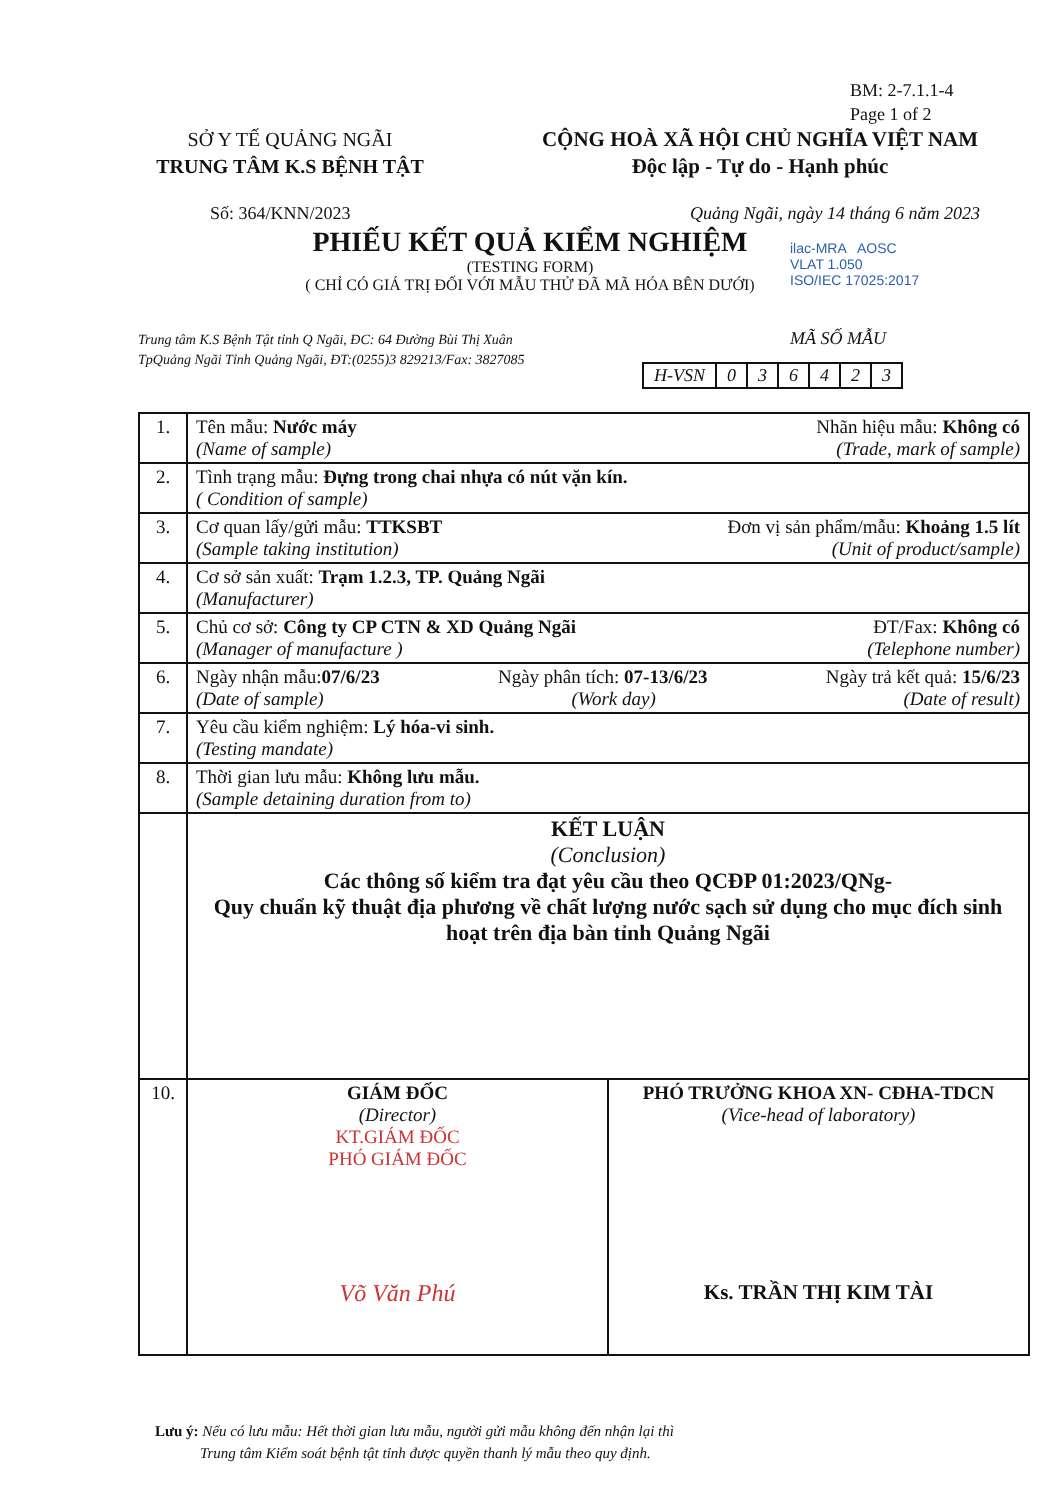BM: 2-7.1.1-4
Page 1 of 2
SỞ Y TẾ QUẢNG NGÃI
TRUNG TÂM K.S BỆNH TẬT
CỘNG HOÀ XÃ HỘI CHỦ NGHĨA VIỆT NAM
Độc lập - Tự do - Hạnh phúc
Số: 364/KNN/2023 Quảng Ngãi, ngày 14 tháng 6 năm 2023
PHIẾU KẾT QUẢ KIỂM NGHIỆM
(TESTING FORM)
( CHỈ CÓ GIÁ TRỊ ĐỐI VỚI MẪU THỬ ĐÃ MÃ HÓA BÊN DƯỚI)
ilac-MRA AOSC
VLAT 1.050
ISO/IEC 17025:2017
Trung tâm K.S Bệnh Tật tỉnh Q Ngãi, ĐC: 64 Đường Bùi Thị Xuân
TpQuảng Ngãi Tỉnh Quảng Ngãi, ĐT:(0255)3 829213/Fax: 3827085
MÃ SỐ MẪU
| H-VSN | 0 | 3 | 6 | 4 | 2 | 3 |
| 1. | Tên mẫu: Nước máy Nhãn hiệu mẫu: Không có (Name of sample) (Trade, mark of sample) |
| 2. | Tình trạng mẫu: Đựng trong chai nhựa có nút vặn kín. ( Condition of sample) |
| 3. | Cơ quan lấy/gửi mẫu: TTKSBT Đơn vị sản phẩm/mẫu: Khoảng 1.5 lít (Sample taking institution) (Unit of product/sample) |
| 4. | Cơ sở sản xuất: Trạm 1.2.3, TP. Quảng Ngãi (Manufacturer) |
| 5. | Chủ cơ sở: Công ty CP CTN & XD Quảng Ngãi ĐT/Fax: Không có (Manager of manufacture ) (Telephone number) |
| 6. | Ngày nhận mẫu: 07/6/23 Ngày phân tích: 07-13/6/23 Ngày trả kết quả: 15/6/23 (Date of sample) (Work day) (Date of result) |
| 7. | Yêu cầu kiểm nghiệm: Lý hóa-vi sinh. (Testing mandate) |
| 8. | Thời gian lưu mẫu: Không lưu mẫu. (Sample detaining duration from to) |
| | KẾT LUẬN (Conclusion) Các thông số kiểm tra đạt yêu cầu theo QCĐP 01:2023/QNg- Quy chuẩn kỹ thuật địa phương về chất lượng nước sạch sử dụng cho mục đích sinh hoạt trên địa bàn tỉnh Quảng Ngãi |
| 10. | / GIÁM ĐỐC (Director) KT.GIÁM ĐỐC PHÓ GIÁM ĐỐC Võ Văn Phú / PHÓ TRƯỞNG KHOA XN- CĐHA-TDCN (Vice-head of laboratory) Ks. TRẦN THỊ KIM TÀI / |
Lưu ý: Nếu có lưu mẫu: Hết thời gian lưu mẫu, người gửi mẫu không đến nhận lại thì
Trung tâm Kiểm soát bệnh tật tỉnh được quyền thanh lý mẫu theo quy định.